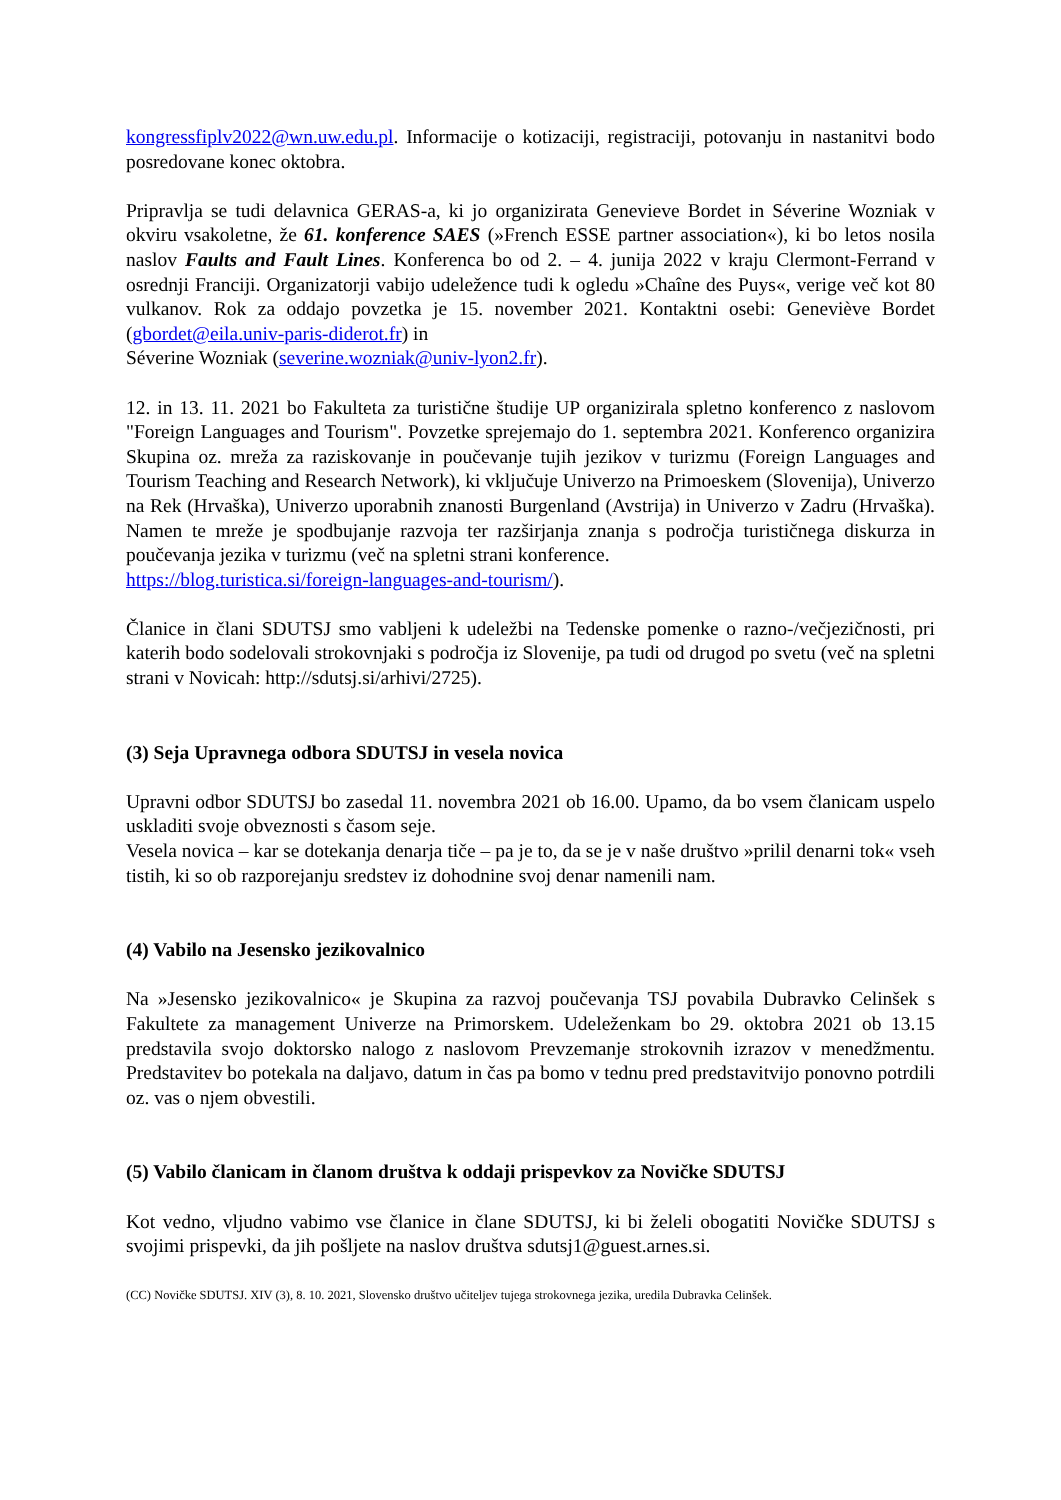kongressfiplv2022@wn.uw.edu.pl. Informacije o kotizaciji, registraciji, potovanju in nastanitvi bodo posredovane konec oktobra.
Pripravlja se tudi delavnica GERAS-a, ki jo organizirata Genevieve Bordet in Séverine Wozniak v okviru vsakoletne, že 61. konference SAES (»French ESSE partner association«), ki bo letos nosila naslov Faults and Fault Lines. Konferenca bo od 2. – 4. junija 2022 v kraju Clermont-Ferrand v osrednji Franciji. Organizatorji vabijo udeležence tudi k ogledu »Chaîne des Puys«, verige več kot 80 vulkanov. Rok za oddajo povzetka je 15. november 2021. Kontaktni osebi: Geneviève Bordet (gbordet@eila.univ-paris-diderot.fr) in
Séverine Wozniak (severine.wozniak@univ-lyon2.fr).
12. in 13. 11. 2021 bo Fakulteta za turistične študije UP organizirala spletno konferenco z naslovom "Foreign Languages and Tourism". Povzetke sprejemajo do 1. septembra 2021. Konferenco organizira Skupina oz. mreža za raziskovanje in poučevanje tujih jezikov v turizmu (Foreign Languages and Tourism Teaching and Research Network), ki vključuje Univerzo na Primoeskem (Slovenija), Univerzo na Rek (Hrvaška), Univerzo uporabnih znanosti Burgenland (Avstrija) in Univerzo v Zadru (Hrvaška). Namen te mreže je spodbujanje razvoja ter razširjanja znanja s področja turističnega diskurza in poučevanja jezika v turizmu (več na spletni strani konference.
https://blog.turistica.si/foreign-languages-and-tourism/).
Članice in člani SDUTSJ smo vabljeni k udeležbi na Tedenske pomenke o razno-/večjezičnosti, pri katerih bodo sodelovali strokovnjaki s področja iz Slovenije, pa tudi od drugod po svetu (več na spletni strani v Novicah: http://sdutsj.si/arhivi/2725).
(3) Seja Upravnega odbora SDUTSJ in vesela novica
Upravni odbor SDUTSJ bo zasedal 11. novembra 2021 ob 16.00. Upamo, da bo vsem članicam uspelo uskladiti svoje obveznosti s časom seje.
Vesela novica – kar se dotekanja denarja tiče – pa je to, da se je v naše društvo »prilil denarni tok« vseh tistih, ki so ob razporejanju sredstev iz dohodnine svoj denar namenili nam.
(4) Vabilo na Jesensko jezikovalnico
Na »Jesensko jezikovalnico« je Skupina za razvoj poučevanja TSJ povabila Dubravko Celinšek s Fakultete za management Univerze na Primorskem. Udeleženkam bo 29. oktobra 2021 ob 13.15 predstavila svojo doktorsko nalogo z naslovom Prevzemanje strokovnih izrazov v menedžmentu. Predstavitev bo potekala na daljavo, datum in čas pa bomo v tednu pred predstavitvijo ponovno potrdili oz. vas o njem obvestili.
(5) Vabilo članicam in članom društva k oddaji prispevkov za Novičke SDUTSJ
Kot vedno, vljudno vabimo vse članice in člane SDUTSJ, ki bi želeli obogatiti Novičke SDUTSJ s svojimi prispevki, da jih pošljete na naslov društva sdutsj1@guest.arnes.si.
(CC) Novičke SDUTSJ. XIV (3), 8. 10. 2021, Slovensko društvo učiteljev tujega strokovnega jezika, uredila Dubravka Celinšek.